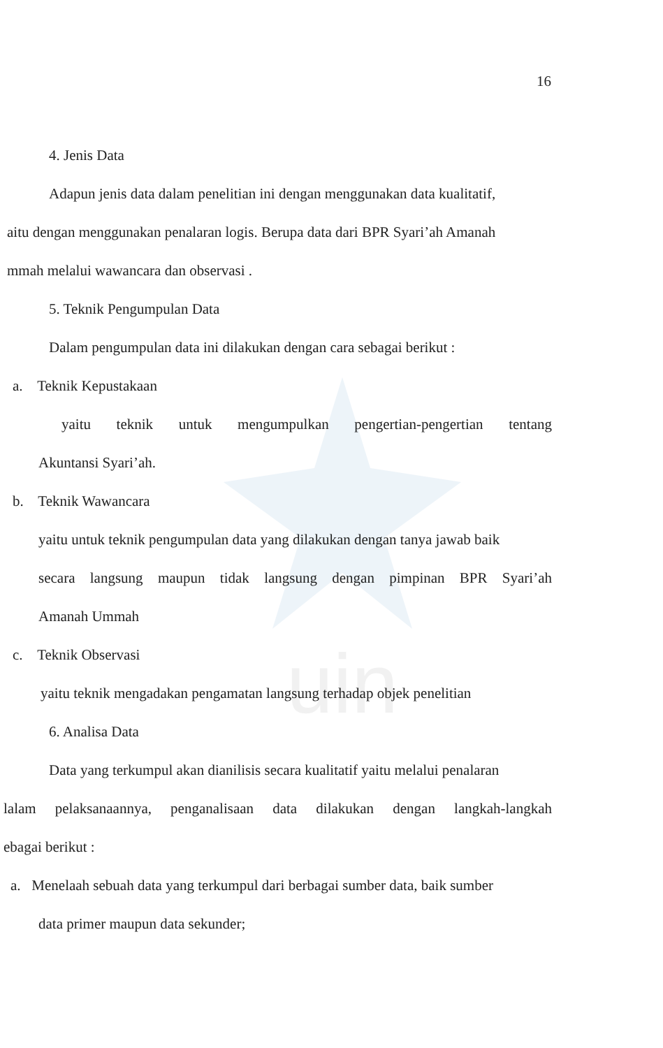uin
16
4. Jenis Data
Adapun jenis data dalam penelitian ini dengan menggunakan data kualitatif,
aitu dengan menggunakan penalaran logis. Berupa data dari BPR Syari’ah Amanah
mmah melalui wawancara dan observasi .
5. Teknik Pengumpulan Data
Dalam pengumpulan data ini dilakukan dengan cara sebagai berikut :
a. Teknik Kepustakaan
yaitu teknik untuk mengumpulkan pengertian-pengertian tentang
Akuntansi Syari’ah.
b. Teknik Wawancara
yaitu untuk teknik pengumpulan data yang dilakukan dengan tanya jawab baik
secara langsung maupun tidak langsung dengan pimpinan BPR Syari’ah
Amanah Ummah
c. Teknik Observasi
yaitu teknik mengadakan pengamatan langsung terhadap objek penelitian
6. Analisa Data
Data yang terkumpul akan dianilisis secara kualitatif yaitu melalui penalaran
lalam pelaksanaannya, penganalisaan data dilakukan dengan langkah-langkah
ebagai berikut :
a. Menelaah sebuah data yang terkumpul dari berbagai sumber data, baik sumber
data primer maupun data sekunder;